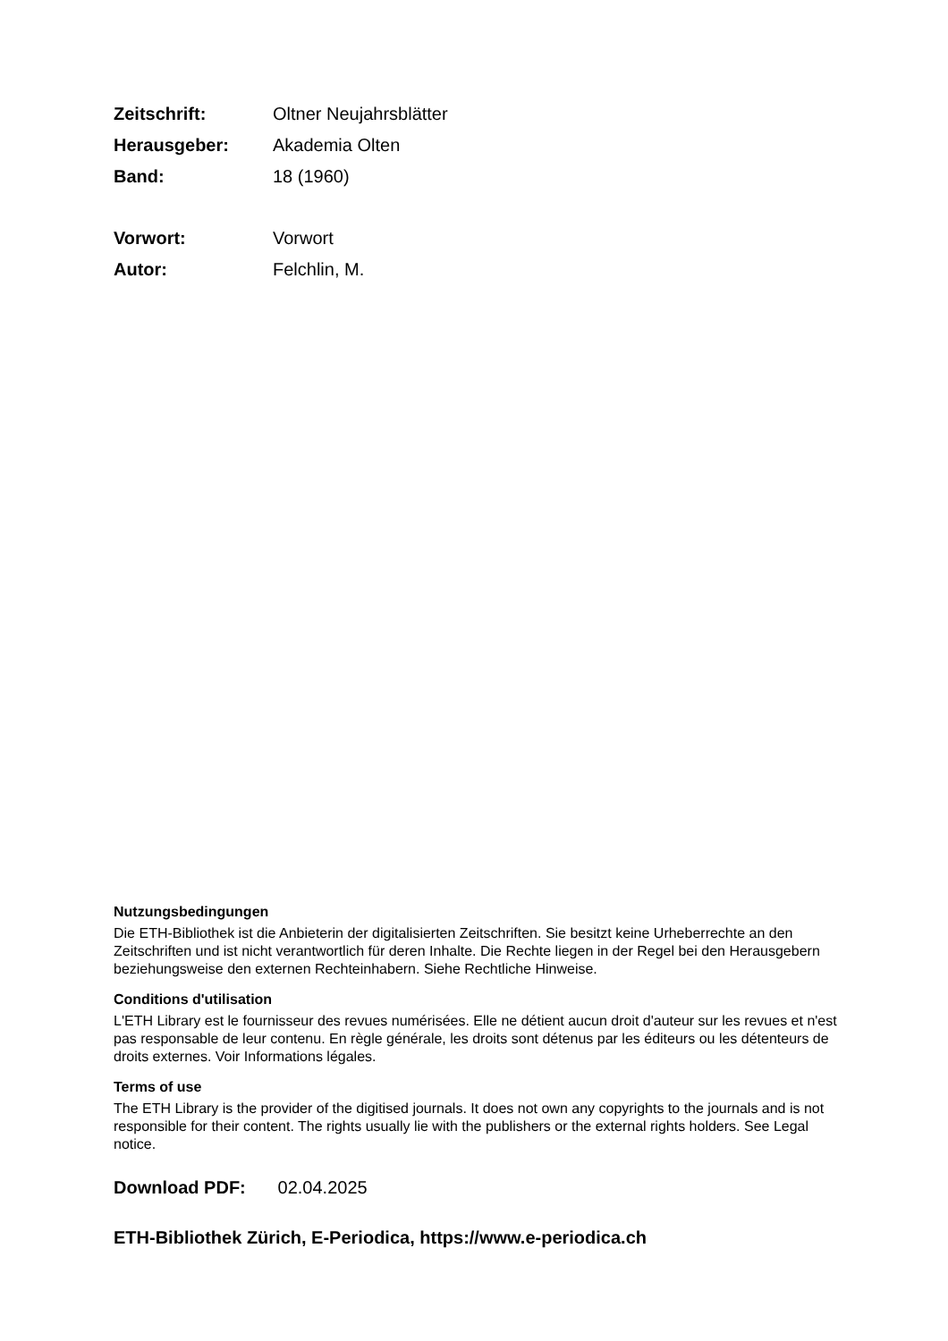Zeitschrift: Oltner Neujahrsblätter
Herausgeber: Akademia Olten
Band: 18 (1960)
Vorwort: Vorwort
Autor: Felchlin, M.
Nutzungsbedingungen
Die ETH-Bibliothek ist die Anbieterin der digitalisierten Zeitschriften. Sie besitzt keine Urheberrechte an den Zeitschriften und ist nicht verantwortlich für deren Inhalte. Die Rechte liegen in der Regel bei den Herausgebern beziehungsweise den externen Rechteinhabern. Siehe Rechtliche Hinweise.
Conditions d'utilisation
L'ETH Library est le fournisseur des revues numérisées. Elle ne détient aucun droit d'auteur sur les revues et n'est pas responsable de leur contenu. En règle générale, les droits sont détenus par les éditeurs ou les détenteurs de droits externes. Voir Informations légales.
Terms of use
The ETH Library is the provider of the digitised journals. It does not own any copyrights to the journals and is not responsible for their content. The rights usually lie with the publishers or the external rights holders. See Legal notice.
Download PDF: 02.04.2025
ETH-Bibliothek Zürich, E-Periodica, https://www.e-periodica.ch